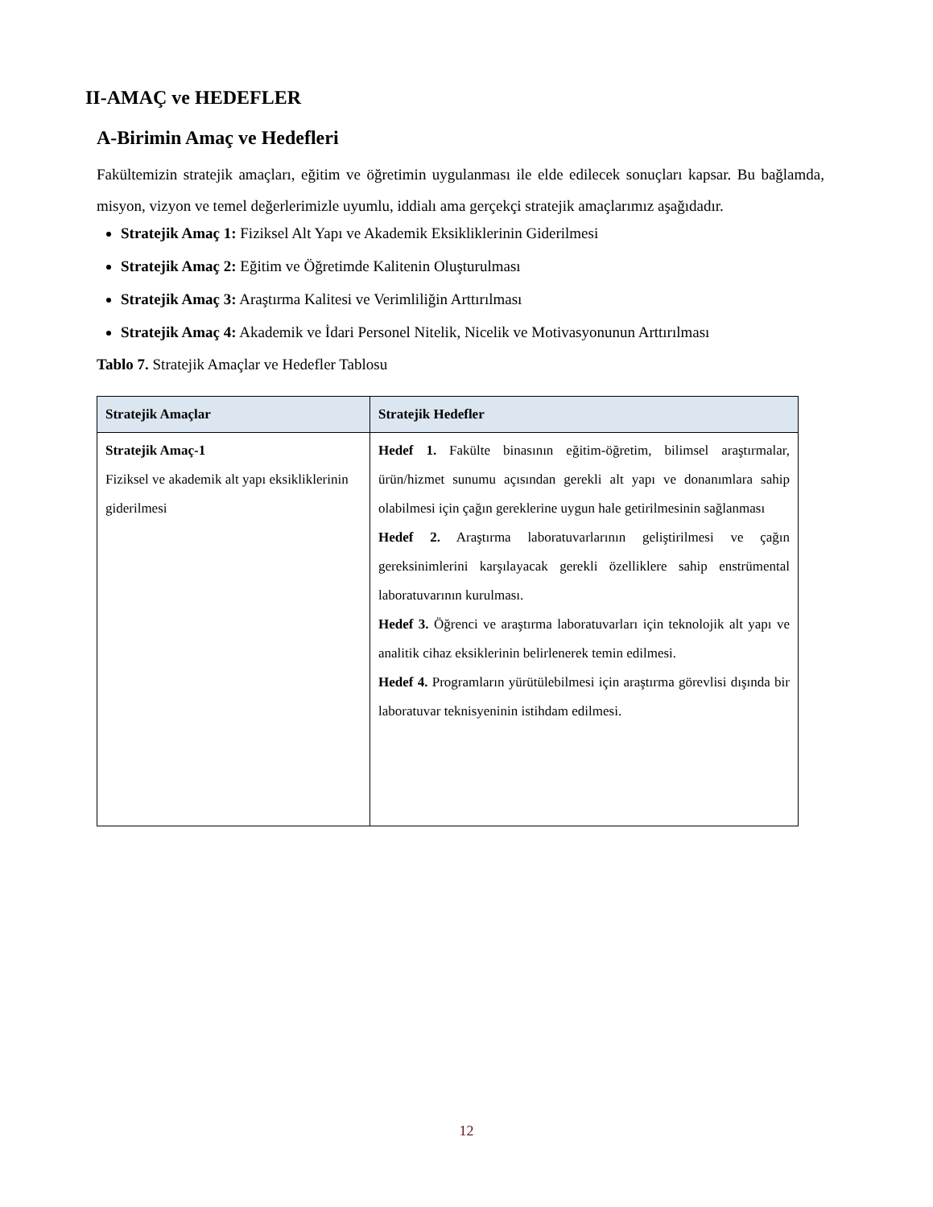II-AMAÇ ve HEDEFLER
A-Birimin Amaç ve Hedefleri
Fakültemizin stratejik amaçları, eğitim ve öğretimin uygulanması ile elde edilecek sonuçları kapsar. Bu bağlamda, misyon, vizyon ve temel değerlerimizle uyumlu, iddialı ama gerçekçi stratejik amaçlarımız aşağıdadır.
Stratejik Amaç 1: Fiziksel Alt Yapı ve Akademik Eksikliklerinin Giderilmesi
Stratejik Amaç 2: Eğitim ve Öğretimde Kalitenin Oluşturulması
Stratejik Amaç 3: Araştırma Kalitesi ve Verimliliğin Arttırılması
Stratejik Amaç 4: Akademik ve İdari Personel Nitelik, Nicelik ve Motivasyonunun Arttırılması
Tablo 7. Stratejik Amaçlar ve Hedefler Tablosu
| Stratejik Amaçlar | Stratejik Hedefler |
| --- | --- |
| Stratejik Amaç-1 Fiziksel ve akademik alt yapı eksikliklerinin giderilmesi | Hedef 1. Fakülte binasının eğitim-öğretim, bilimsel araştırmalar, ürün/hizmet sunumu açısından gerekli alt yapı ve donanımlara sahip olabilmesi için çağın gereklerine uygun hale getirilmesinin sağlanması Hedef 2. Araştırma laboratuvarlarının geliştirilmesi ve çağın gereksinimlerini karşılayacak gerekli özelliklere sahip enstrümental laboratuvarının kurulması. Hedef 3. Öğrenci ve araştırma laboratuvarları için teknolojik alt yapı ve analitik cihaz eksiklerinin belirlenerek temin edilmesi. Hedef 4. Programların yürütülebilmesi için araştırma görevlisi dışında bir laboratuvar teknisyeninin istihdam edilmesi. |
12